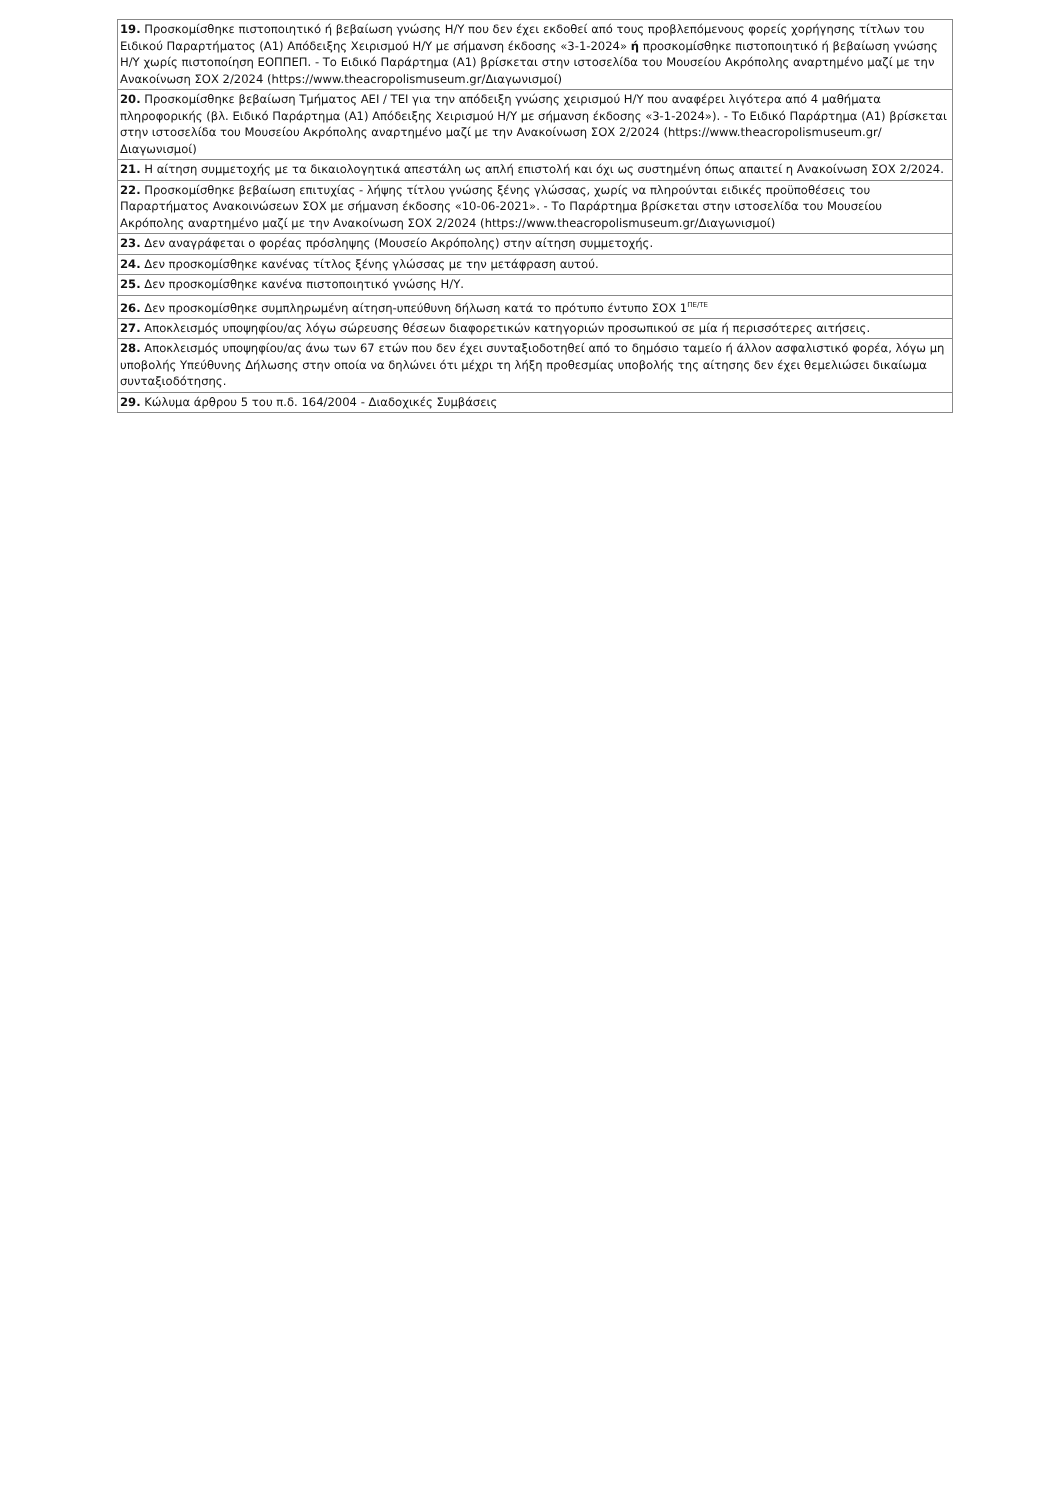| 19. Προσκομίσθηκε πιστοποιητικό ή βεβαίωση γνώσης Η/Υ που δεν έχει εκδοθεί από τους προβλεπόμενους φορείς χορήγησης τίτλων του Ειδικού Παραρτήματος (Α1) Απόδειξης Χειρισμού Η/Υ με σήμανση έκδοσης «3-1-2024» ή προσκομίσθηκε πιστοποιητικό ή βεβαίωση γνώσης Η/Υ χωρίς πιστοποίηση ΕΟΠΠΕΠ. - Το Ειδικό Παράρτημα (Α1) βρίσκεται στην ιστοσελίδα του Μουσείου Ακρόπολης αναρτημένο μαζί με την Ανακοίνωση ΣΟΧ 2/2024 (https://www.theacropolismuseum.gr/Διαγωνισμοί) |
| 20. Προσκομίσθηκε βεβαίωση Τμήματος ΑΕΙ / ΤΕΙ για την απόδειξη γνώσης χειρισμού Η/Υ που αναφέρει λιγότερα από 4 μαθήματα πληροφορικής (βλ. Ειδικό Παράρτημα (Α1) Απόδειξης Χειρισμού Η/Υ με σήμανση έκδοσης «3-1-2024»). - Το Ειδικό Παράρτημα (Α1) βρίσκεται στην ιστοσελίδα του Μουσείου Ακρόπολης αναρτημένο μαζί με την Ανακοίνωση ΣΟΧ 2/2024 (https://www.theacropolismuseum.gr/Διαγωνισμοί) |
| 21. Η αίτηση συμμετοχής με τα δικαιολογητικά απεστάλη ως απλή επιστολή και όχι ως συστημένη όπως απαιτεί η Ανακοίνωση ΣΟΧ 2/2024. |
| 22. Προσκομίσθηκε βεβαίωση επιτυχίας - λήψης τίτλου γνώσης ξένης γλώσσας, χωρίς να πληρούνται ειδικές προϋποθέσεις του Παραρτήματος Ανακοινώσεων ΣΟΧ με σήμανση έκδοσης «10-06-2021». - Το Παράρτημα βρίσκεται στην ιστοσελίδα του Μουσείου Ακρόπολης αναρτημένο μαζί με την Ανακοίνωση ΣΟΧ 2/2024 (https://www.theacropolismuseum.gr/Διαγωνισμοί) |
| 23. Δεν αναγράφεται ο φορέας πρόσληψης (Μουσείο Ακρόπολης) στην αίτηση συμμετοχής. |
| 24. Δεν προσκομίσθηκε κανένας τίτλος ξένης γλώσσας με την μετάφραση αυτού. |
| 25. Δεν προσκομίσθηκε κανένα πιστοποιητικό γνώσης Η/Υ. |
| 26. Δεν προσκομίσθηκε συμπληρωμένη αίτηση-υπεύθυνη δήλωση κατά το πρότυπο έντυπο ΣΟΧ 1<sup>ΠΕ/ΤΕ</sup> |
| 27. Αποκλεισμός υποψηφίου/ας λόγω σώρευσης θέσεων διαφορετικών κατηγοριών προσωπικού σε μία ή περισσότερες αιτήσεις. |
| 28. Αποκλεισμός υποψηφίου/ας άνω των 67 ετών που δεν έχει συνταξιοδοτηθεί από το δημόσιο ταμείο ή άλλον ασφαλιστικό φορέα, λόγω μη υποβολής Υπεύθυνης Δήλωσης στην οποία να δηλώνει ότι μέχρι τη λήξη προθεσμίας υποβολής της αίτησης δεν έχει θεμελιώσει δικαίωμα συνταξιοδότησης. |
| 29. Κώλυμα άρθρου 5 του π.δ. 164/2004 - Διαδοχικές Συμβάσεις |